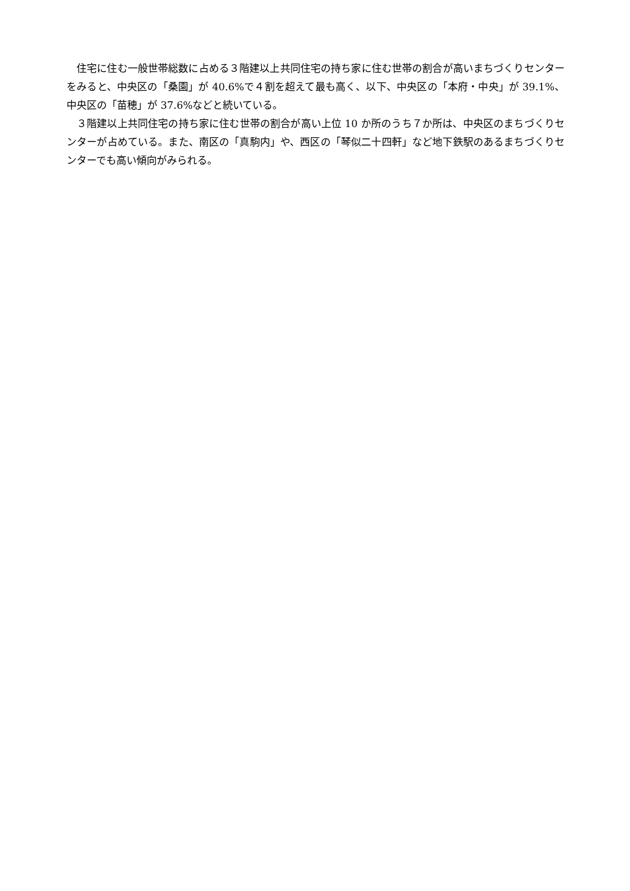住宅に住む一般世帯総数に占める３階建以上共同住宅の持ち家に住む世帯の割合が高いまちづくりセンターをみると、中央区の「桑園」が 40.6%で４割を超えて最も高く、以下、中央区の「本府・中央」が 39.1%、中央区の「苗穂」が 37.6%などと続いている。
３階建以上共同住宅の持ち家に住む世帯の割合が高い上位 10 か所のうち７か所は、中央区のまちづくりセンターが占めている。また、南区の「真駒内」や、西区の「琴似二十四軒」など地下鉄駅のあるまちづくりセンターでも高い傾向がみられる。